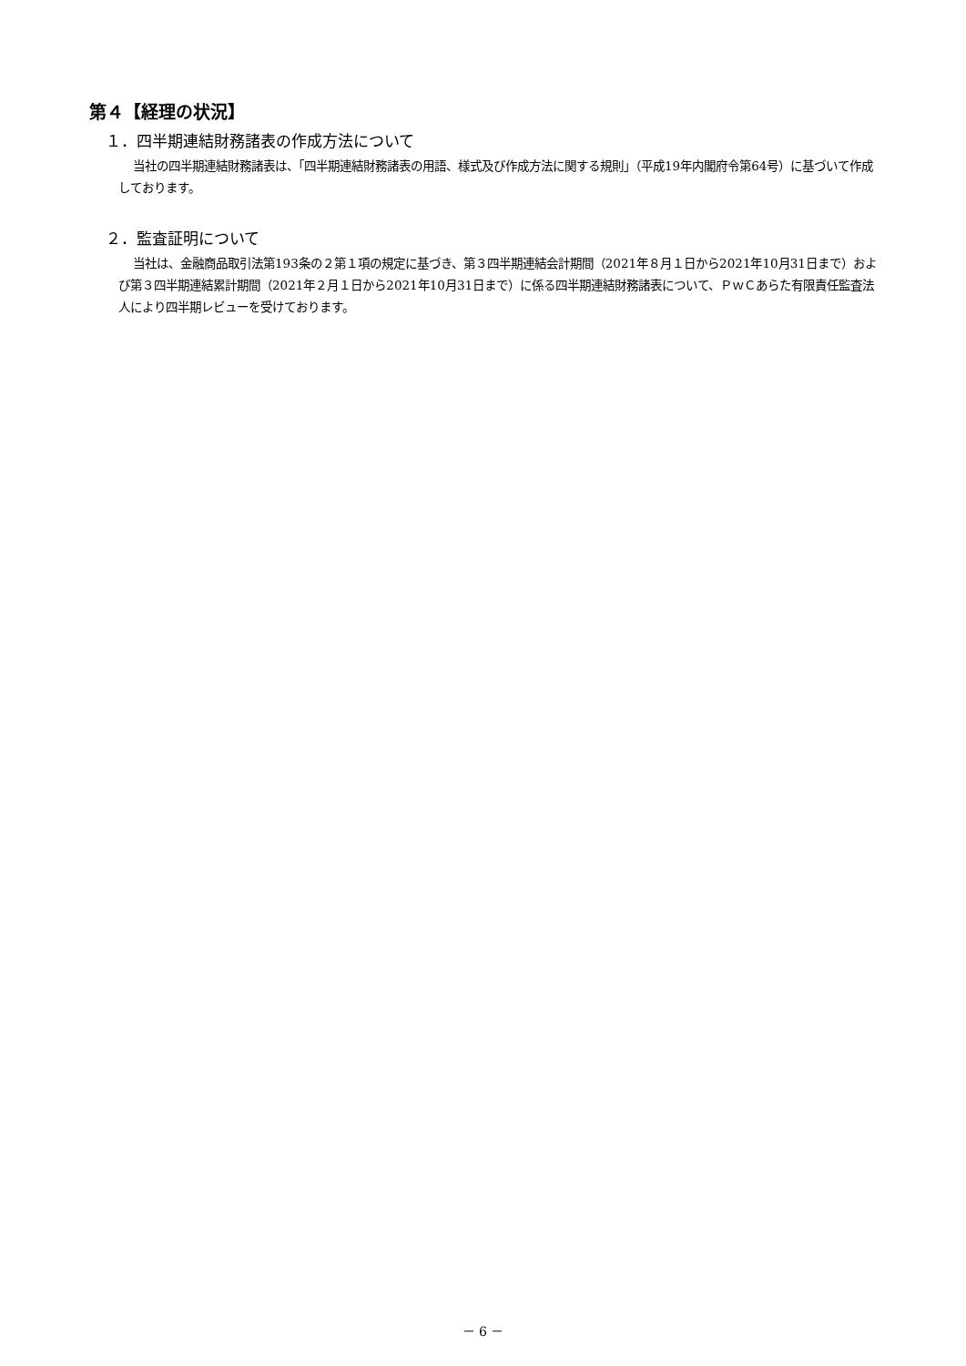第４【経理の状況】
１．四半期連結財務諸表の作成方法について
当社の四半期連結財務諸表は、「四半期連結財務諸表の用語、様式及び作成方法に関する規則」（平成19年内閣府令第64号）に基づいて作成しております。
２．監査証明について
当社は、金融商品取引法第193条の２第１項の規定に基づき、第３四半期連結会計期間（2021年８月１日から2021年10月31日まで）および第３四半期連結累計期間（2021年２月１日から2021年10月31日まで）に係る四半期連結財務諸表について、ＰｗＣあらた有限責任監査法人により四半期レビューを受けております。
－ 6 －